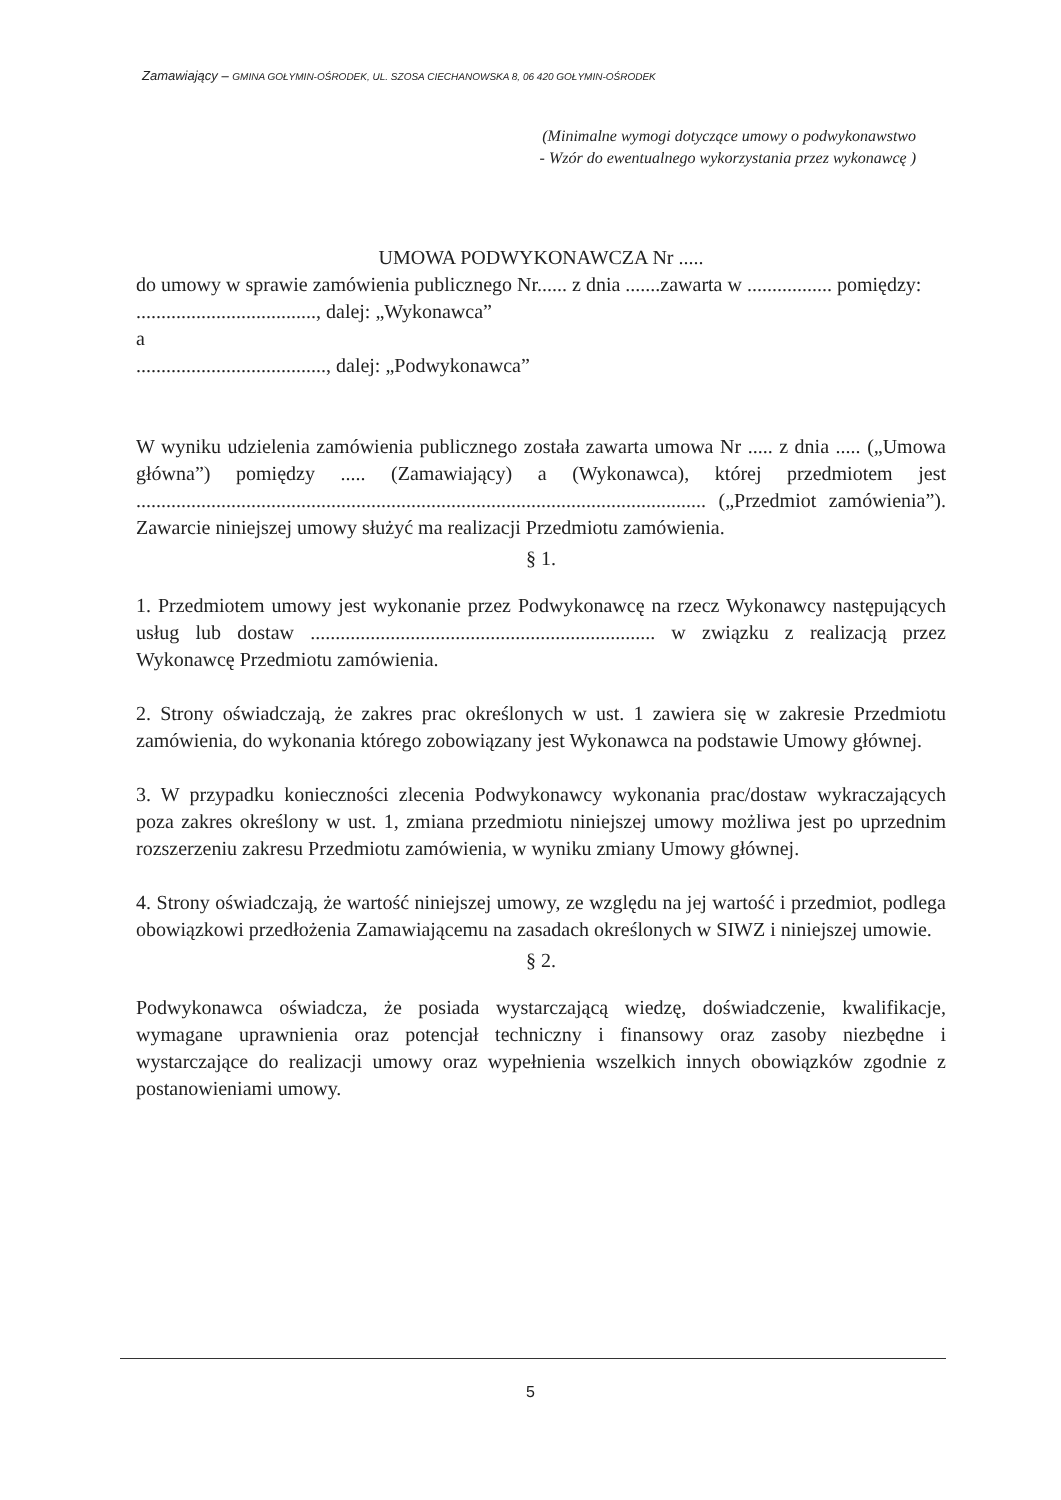Zamawiający – GMINA GOŁYMIN-OŚRODEK, UL. SZOSA CIECHANOWSKA 8, 06 420 GOŁYMIN-OŚRODEK
(Minimalne wymogi dotyczące umowy o podwykonawstwo
- Wzór do ewentualnego wykorzystania przez wykonawcę )
UMOWA PODWYKONAWCZA Nr .....
do umowy w sprawie zamówienia publicznego Nr...... z dnia .......zawarta w ................. pomiędzy:
...................................., dalej: „Wykonawca”
a
......................................, dalej: „Podwykonawca”
W wyniku udzielenia zamówienia publicznego została zawarta umowa Nr ..... z dnia ..... („Umowa główna”) pomiędzy ..... (Zamawiający) a (Wykonawca), której przedmiotem jest .................................................................................................................. („Przedmiot zamówienia”). Zawarcie niniejszej umowy służyć ma realizacji Przedmiotu zamówienia.
§ 1.
1. Przedmiotem umowy jest wykonanie przez Podwykonawcę na rzecz Wykonawcy następujących usług lub dostaw ..................................................................... w związku z realizacją przez Wykonawcę Przedmiotu zamówienia.
2. Strony oświadczają, że zakres prac określonych w ust. 1 zawiera się w zakresie Przedmiotu zamówienia, do wykonania którego zobowiązany jest Wykonawca na podstawie Umowy głównej.
3. W przypadku konieczności zlecenia Podwykonawcy wykonania prac/dostaw wykraczających poza zakres określony w ust. 1, zmiana przedmiotu niniejszej umowy możliwa jest po uprzednim rozszerzeniu zakresu Przedmiotu zamówienia, w wyniku zmiany Umowy głównej.
4. Strony oświadczają, że wartość niniejszej umowy, ze względu na jej wartość i przedmiot, podlega obowiązkowi przedłożenia Zamawiającemu na zasadach określonych w SIWZ i niniejszej umowie.
§ 2.
Podwykonawca oświadcza, że posiada wystarczającą wiedzę, doświadczenie, kwalifikacje, wymagane uprawnienia oraz potencjał techniczny i finansowy oraz zasoby niezbędne i wystarczające do realizacji umowy oraz wypełnienia wszelkich innych obowiązków zgodnie z postanowieniami umowy.
5